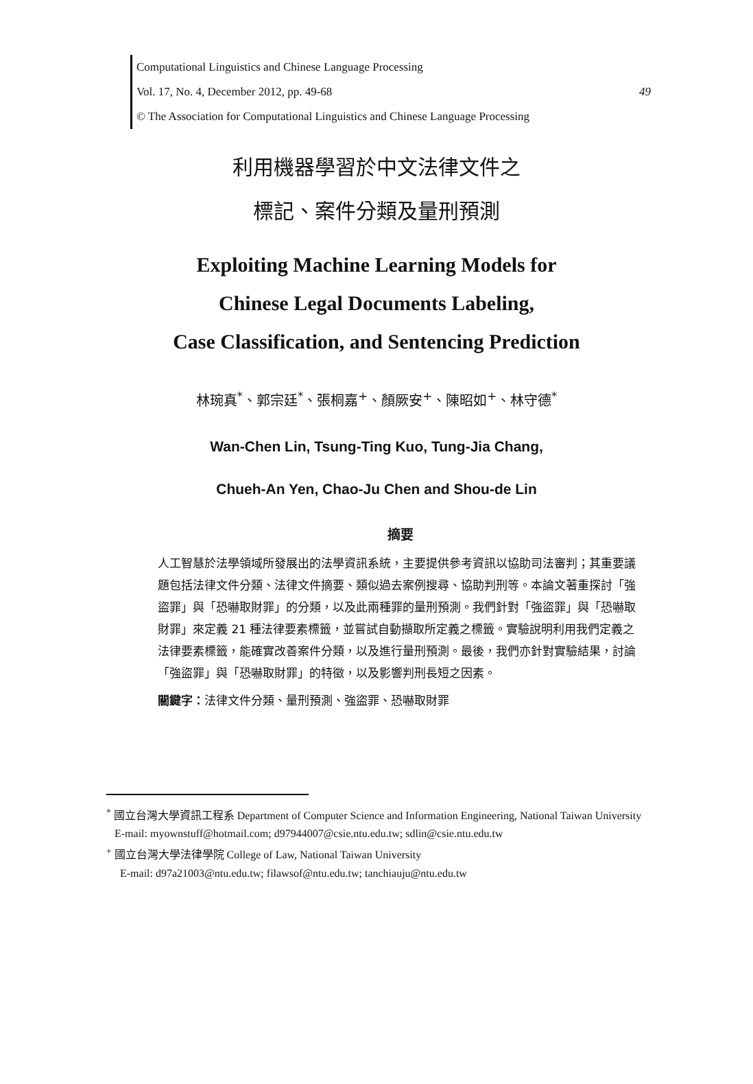Computational Linguistics and Chinese Language Processing
Vol. 17, No. 4, December 2012, pp. 49-68 49
© The Association for Computational Linguistics and Chinese Language Processing
利用機器學習於中文法律文件之
標記、案件分類及量刑預測
Exploiting Machine Learning Models for
Chinese Legal Documents Labeling,
Case Classification, and Sentencing Prediction
林琬真<sup>*</sup>、郭宗廷<sup>*</sup>、張桐嘉<sup>+</sup>、顏厥安<sup>+</sup>、陳昭如<sup>+</sup>、林守德<sup>*</sup>
Wan-Chen Lin, Tsung-Ting Kuo, Tung-Jia Chang,
Chueh-An Yen, Chao-Ju Chen and Shou-de Lin
摘要
人工智慧於法學領域所發展出的法學資訊系統，主要提供參考資訊以協助司法審判；其重要議題包括法律文件分類、法律文件摘要、類似過去案例搜尋、協助判刑等。本論文著重探討「強盜罪」與「恐嚇取財罪」的分類，以及此兩種罪的量刑預測。我們針對「強盜罪」與「恐嚇取財罪」來定義 21 種法律要素標籤，並嘗試自動擷取所定義之標籤。實驗說明利用我們定義之法律要素標籤，能確實改善案件分類，以及進行量刑預測。最後，我們亦針對實驗結果，討論「強盜罪」與「恐嚇取財罪」的特徵，以及影響判刑長短之因素。
關鍵字：法律文件分類、量刑預測、強盜罪、恐嚇取財罪
<sup>*</sup> 國立台灣大學資訊工程系 Department of Computer Science and Information Engineering, National Taiwan University
E-mail: myownstuff@hotmail.com; d97944007@csie.ntu.edu.tw; sdlin@csie.ntu.edu.tw
<sup>+</sup> 國立台灣大學法律學院 College of Law, National Taiwan University
E-mail: d97a21003@ntu.edu.tw; filawsof@ntu.edu.tw; tanchiauju@ntu.edu.tw